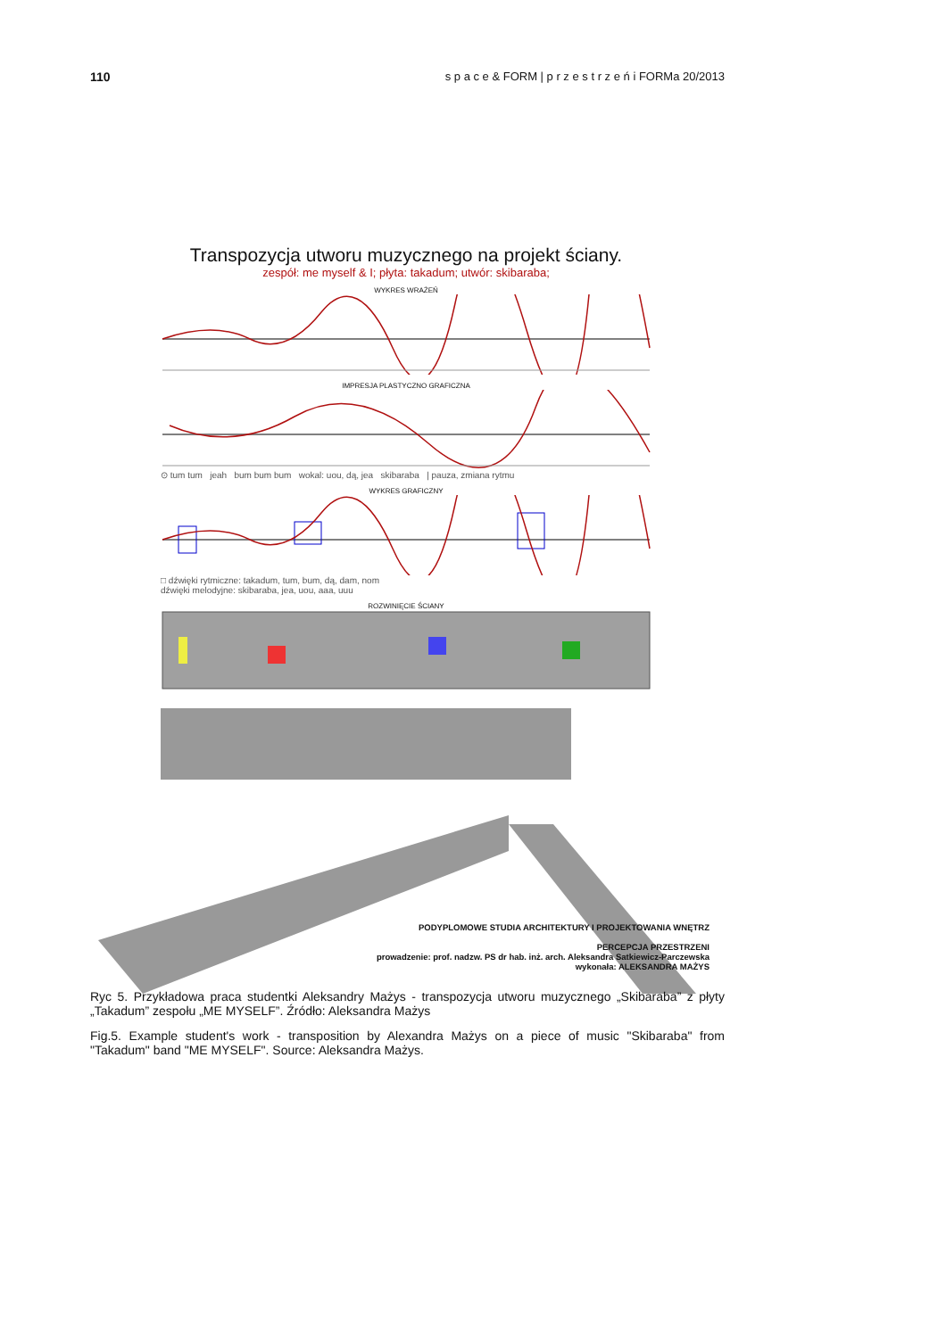110 s p a c e & FORM | p r z e s t r z e ń i FORMa 20/2013
Transpozycja utworu muzycznego na projekt ściany.
zespół: me myself & I; płyta: takadum; utwór: skibaraba;
WYKRES WRAŻEŃ
IMPRESJA PLASTYCZNO GRAFICZNA
⊙ tum tum jeah bum bum bum wokal: uou, dą, jea skibaraba | pauza, zmiana rytmu
WYKRES GRAFICZNY
□ dźwięki rytmiczne: takadum, tum, bum, dą, dam, nom
dźwięki melodyjne: skibaraba, jea, uou, aaa, uuu
ROZWINIĘCIE ŚCIANY
PODYPLOMOWE STUDIA ARCHITEKTURY I PROJEKTOWANIA WNĘTRZ
PERCEPCJA PRZESTRZENI
prowadzenie: prof. nadzw. PS dr hab. inż. arch. Aleksandra Satkiewicz-Parczewska
wykonała: ALEKSANDRA MAŻYS
Ryc 5. Przykładowa praca studentki Aleksandry Mażys - transpozycja utworu muzycznego „Skibaraba” z płyty „Takadum” zespołu „ME MYSELF”. Źródło: Aleksandra Mażys
Fig.5. Example student's work - transposition by Alexandra Mażys on a piece of music "Skibaraba" from "Takadum" band "ME MYSELF". Source: Aleksandra Mażys.